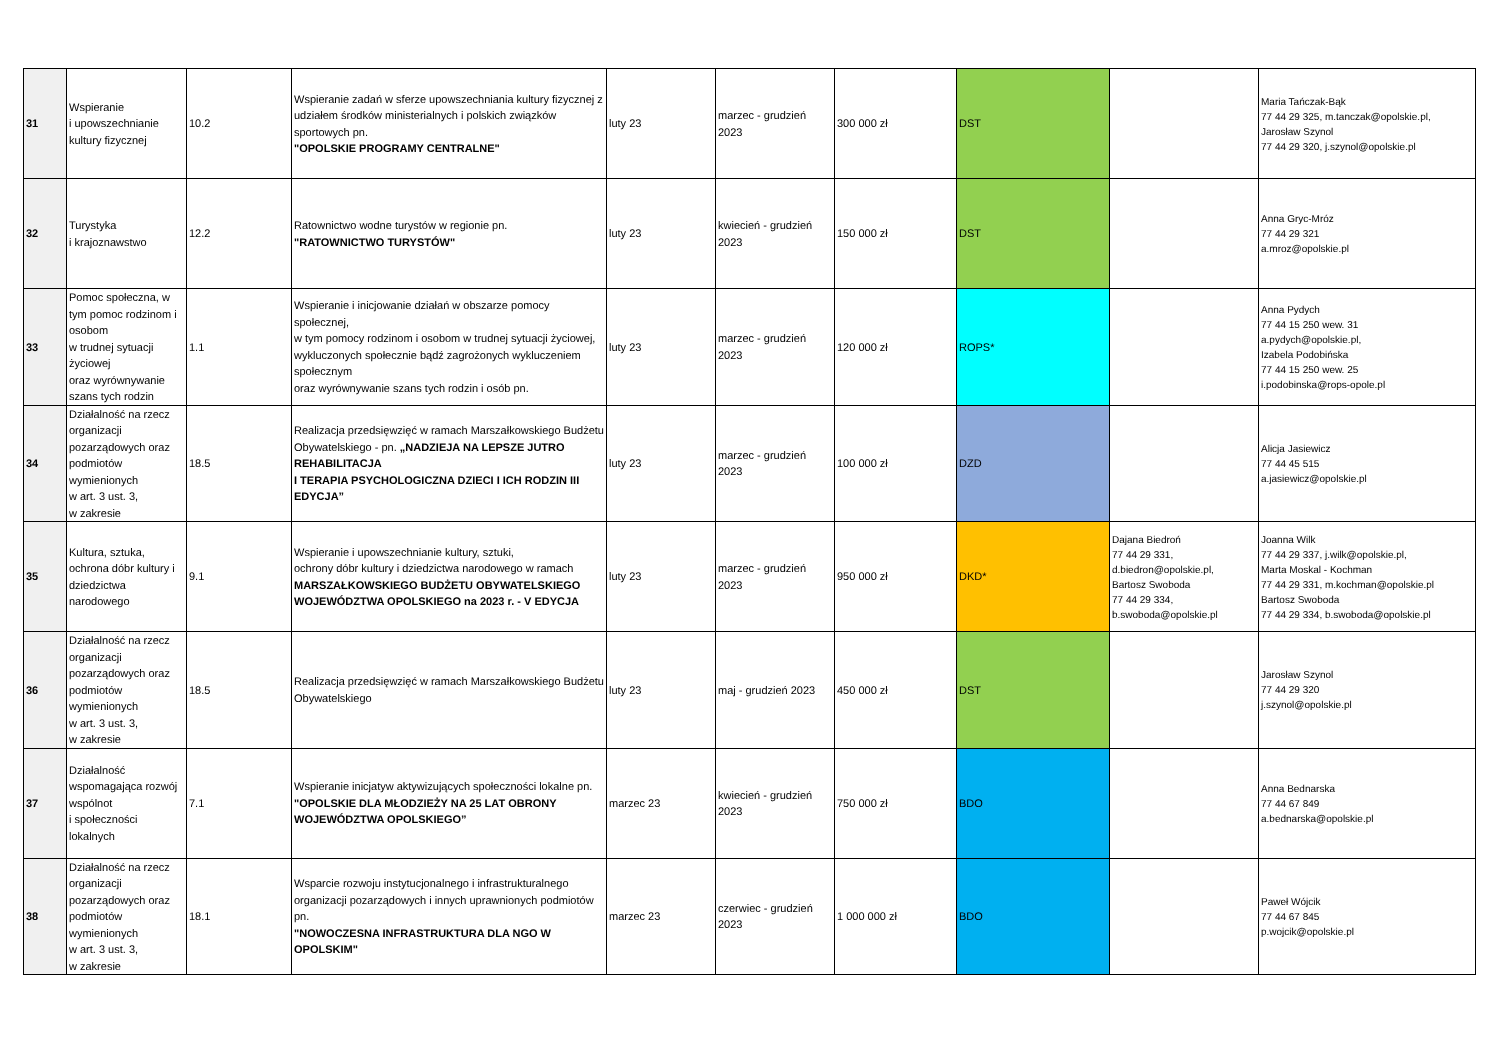| 31 | Wspieranie i upowszechnianie kultury fizycznej | 10.2 | Wspieranie zadań w sferze upowszechniania kultury fizycznej z udziałem środków ministerialnych i polskich związków sportowych pn. "OPOLSKIE PROGRAMY CENTRALNE" | luty 23 | marzec - grudzień 2023 | 300 000 zł | DST | | Maria Tańczak-Bąk 77 44 29 325, m.tanczak@opolskie.pl, Jarosław Szynol 77 44 29 320, j.szynol@opolskie.pl |
| 32 | Turystyka i krajoznawstwo | 12.2 | Ratownictwo wodne turystów w regionie pn. "RATOWNICTWO TURYSTÓW" | luty 23 | kwiecień - grudzień 2023 | 150 000 zł | DST | | Anna Gryc-Mróz 77 44 29 321 a.mroz@opolskie.pl |
| 33 | Pomoc społeczna, w tym pomoc rodzinom i osobom w trudnej sytuacji życiowej oraz wyrównywanie szans tych rodzin | 1.1 | Wspieranie i inicjowanie działań w obszarze pomocy społecznej, w tym pomocy rodzinom i osobom w trudnej sytuacji życiowej, wykluczonych społecznie bądź zagrożonych wykluczeniem społecznym oraz wyrównywanie szans tych rodzin i osób pn. | luty 23 | marzec - grudzień 2023 | 120 000 zł | ROPS* | | Anna Pydych 77 44 15 250 wew. 31 a.pydych@opolskie.pl, Izabela Podobińska 77 44 15 250 wew. 25 i.podobinska@rops-opole.pl |
| 34 | Działalność na rzecz organizacji pozarządowych oraz podmiotów wymienionych w art. 3 ust. 3, w zakresie | 18.5 | Realizacja przedsięwzięć w ramach Marszałkowskiego Budżetu Obywatelskiego - pn. „NADZIEJA NA LEPSZE JUTRO REHABILITACJA I TERAPIA PSYCHOLOGICZNA DZIECI I ICH RODZIN III EDYCJA” | luty 23 | marzec - grudzień 2023 | 100 000 zł | DZD | | Alicja Jasiewicz 77 44 45 515 a.jasiewicz@opolskie.pl |
| 35 | Kultura, sztuka, ochrona dóbr kultury i dziedzictwa narodowego | 9.1 | Wspieranie i upowszechnianie kultury, sztuki, ochrony dóbr kultury i dziedzictwa narodowego w ramach MARSZAŁKOWSKIEGO BUDŻETU OBYWATELSKIEGO WOJEWÓDZTWA OPOLSKIEGO na 2023 r. - V EDYCJA | luty 23 | marzec - grudzień 2023 | 950 000 zł | DKD* | Dajana Biedroń 77 44 29 331, d.biedron@opolskie.pl, Bartosz Swoboda 77 44 29 334, b.swoboda@opolskie.pl | Joanna Wilk 77 44 29 337, j.wilk@opolskie.pl, Marta Moskal - Kochman 77 44 29 331, m.kochman@opolskie.pl Bartosz Swoboda 77 44 29 334, b.swoboda@opolskie.pl |
| 36 | Działalność na rzecz organizacji pozarządowych oraz podmiotów wymienionych w art. 3 ust. 3, w zakresie | 18.5 | Realizacja przedsięwzięć w ramach Marszałkowskiego Budżetu Obywatelskiego | luty 23 | maj - grudzień 2023 | 450 000 zł | DST | | Jarosław Szynol 77 44 29 320 j.szynol@opolskie.pl |
| 37 | Działalność wspomagająca rozwój wspólnot i społeczności lokalnych | 7.1 | Wspieranie inicjatyw aktywizujących społeczności lokalne pn. "OPOLSKIE DLA MŁODZIEŻY NA 25 LAT OBRONY WOJEWÓDZTWA OPOLSKIEGO” | marzec 23 | kwiecień - grudzień 2023 | 750 000 zł | BDO | | Anna Bednarska 77 44 67 849 a.bednarska@opolskie.pl |
| 38 | Działalność na rzecz organizacji pozarządowych oraz podmiotów wymienionych w art. 3 ust. 3, w zakresie | 18.1 | Wsparcie rozwoju instytucjonalnego i infrastrukturalnego organizacji pozarządowych i innych uprawnionych podmiotów pn. "NOWOCZESNA INFRASTRUKTURA DLA NGO W OPOLSKIM" | marzec 23 | czerwiec - grudzień 2023 | 1 000 000 zł | BDO | | Paweł Wójcik 77 44 67 845 p.wojcik@opolskie.pl |